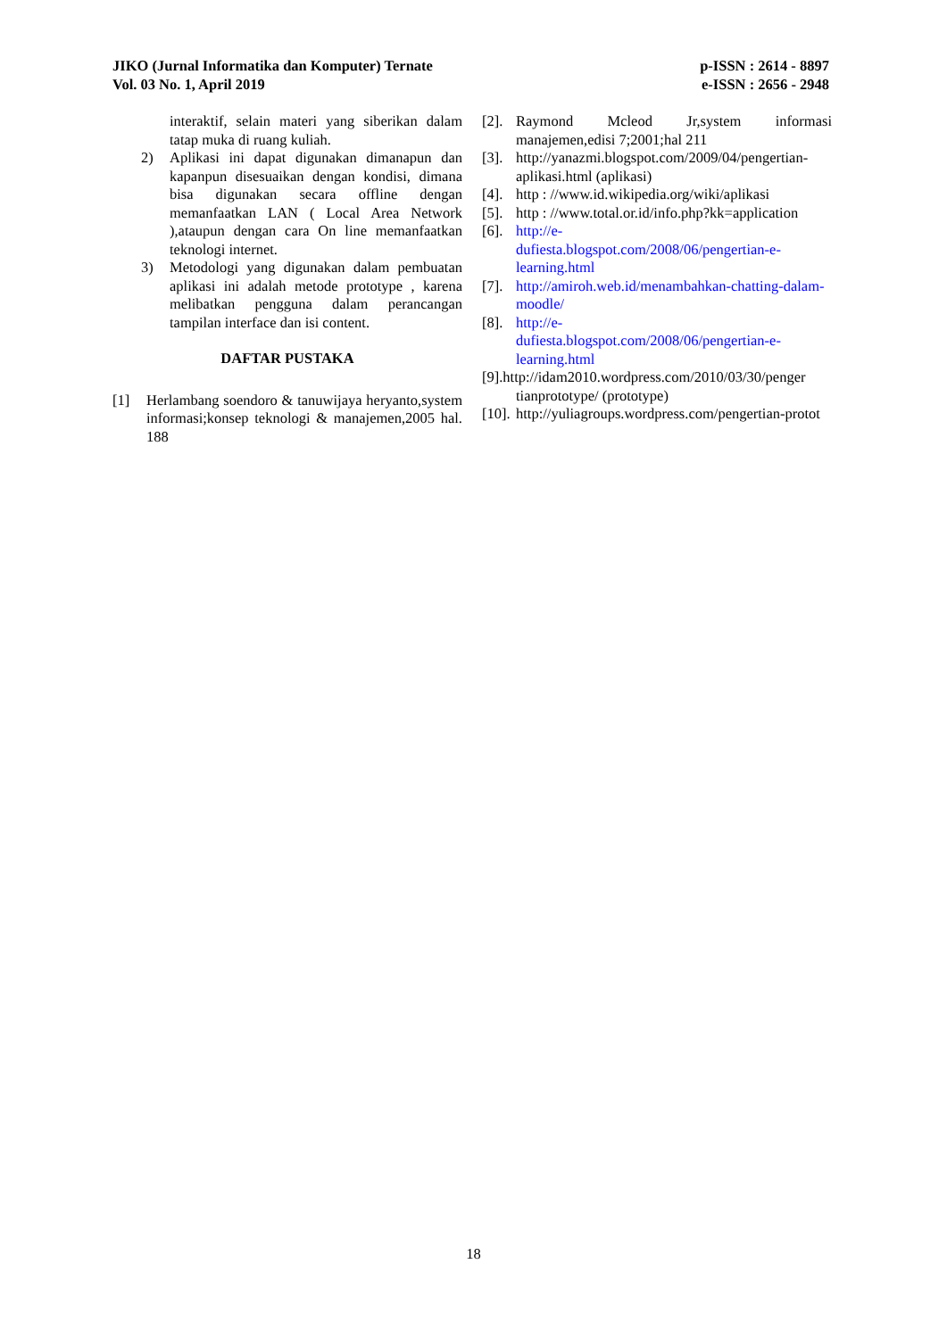JIKO (Jurnal Informatika dan Komputer) Ternate
Vol. 03 No. 1, April 2019
p-ISSN : 2614 - 8897
e-ISSN : 2656 - 2948
interaktif, selain materi yang siberikan dalam tatap muka di ruang kuliah.
2) Aplikasi ini dapat digunakan dimanapun dan kapanpun disesuaikan dengan kondisi, dimana bisa digunakan secara offline dengan memanfaatkan LAN ( Local Area Network ),ataupun dengan cara On line memanfaatkan teknologi internet.
3) Metodologi yang digunakan dalam pembuatan aplikasi ini adalah metode prototype , karena melibatkan pengguna dalam perancangan tampilan interface dan isi content.
DAFTAR PUSTAKA
[1] Herlambang soendoro & tanuwijaya heryanto,system informasi;konsep teknologi & manajemen,2005 hal. 188
[2]. Raymond Mcleod Jr,system informasi manajemen,edisi 7;2001;hal 211
[3]. http://yanazmi.blogspot.com/2009/04/pengertian-aplikasi.html (aplikasi)
[4]. http : //www.id.wikipedia.org/wiki/aplikasi
[5]. http : //www.total.or.id/info.php?kk=application
[6]. http://e-
dufiesta.blogspot.com/2008/06/pengertian-e-learning.html
[7]. http://amiroh.web.id/menambahkan-chatting-dalam-moodle/
[8]. http://e-
dufiesta.blogspot.com/2008/06/pengertian-e-learning.html
[9].http://idam2010.wordpress.com/2010/03/30/penger
tianprototype/ (prototype)
[10]. http://yuliagroups.wordpress.com/pengertian-protot
18